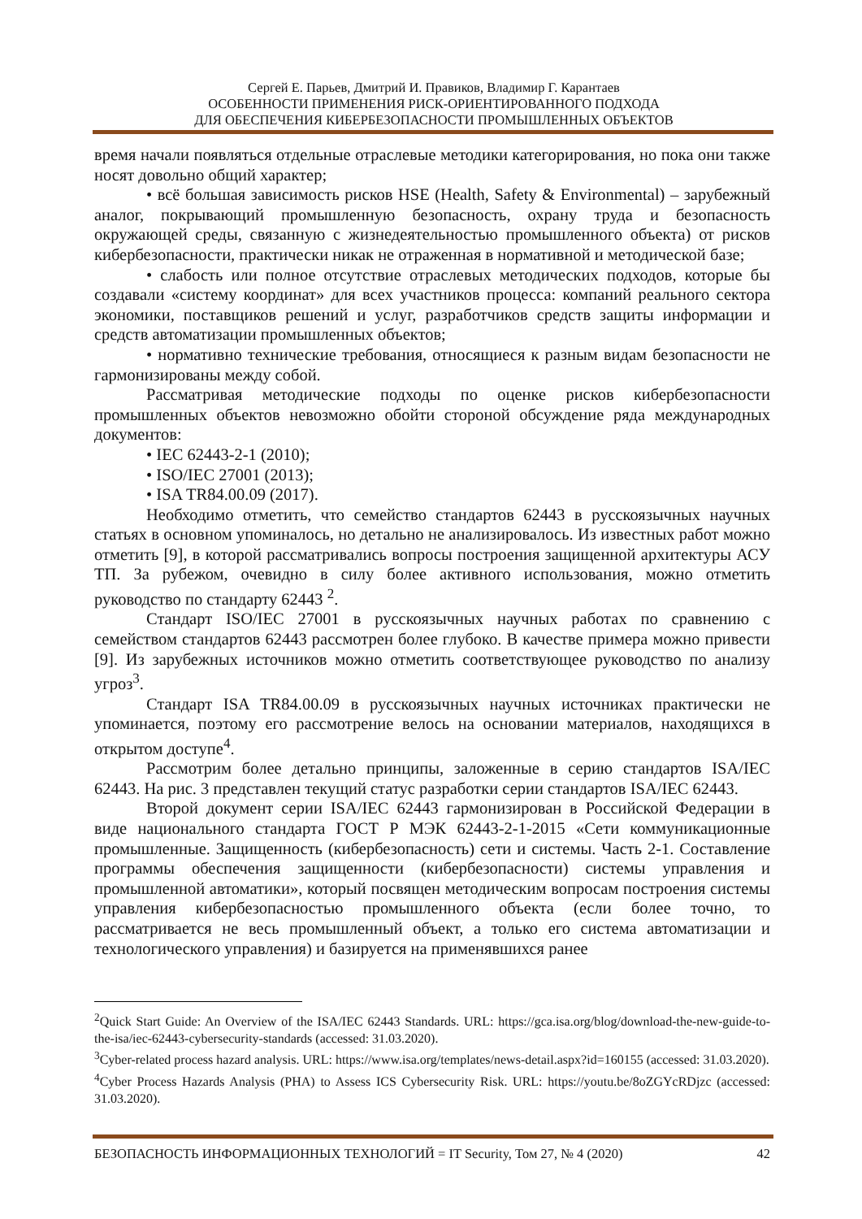Сергей Е. Парьев, Дмитрий И. Правиков, Владимир Г. Карантаев
ОСОБЕННОСТИ ПРИМЕНЕНИЯ РИСК-ОРИЕНТИРОВАННОГО ПОДХОДА
ДЛЯ ОБЕСПЕЧЕНИЯ КИБЕРБЕЗОПАСНОСТИ ПРОМЫШЛЕННЫХ ОБЪЕКТОВ
время начали появляться отдельные отраслевые методики категорирования, но пока они также носят довольно общий характер;
• всё большая зависимость рисков HSE (Health, Safety & Environmental) – зарубежный аналог, покрывающий промышленную безопасность, охрану труда и безопасность окружающей среды, связанную с жизнедеятельностью промышленного объекта) от рисков кибербезопасности, практически никак не отраженная в нормативной и методической базе;
• слабость или полное отсутствие отраслевых методических подходов, которые бы создавали «систему координат» для всех участников процесса: компаний реального сектора экономики, поставщиков решений и услуг, разработчиков средств защиты информации и средств автоматизации промышленных объектов;
• нормативно технические требования, относящиеся к разным видам безопасности не гармонизированы между собой.
Рассматривая методические подходы по оценке рисков кибербезопасности промышленных объектов невозможно обойти стороной обсуждение ряда международных документов:
• IEC 62443-2-1 (2010);
• ISO/IEC 27001 (2013);
• ISA TR84.00.09 (2017).
Необходимо отметить, что семейство стандартов 62443 в русскоязычных научных статьях в основном упоминалось, но детально не анализировалось. Из известных работ можно отметить [9], в которой рассматривались вопросы построения защищенной архитектуры АСУ ТП. За рубежом, очевидно в силу более активного использования, можно отметить руководство по стандарту 62443 <sup>2</sup>.
Стандарт ISO/IEC 27001 в русскоязычных научных работах по сравнению с семейством стандартов 62443 рассмотрен более глубоко. В качестве примера можно привести [9]. Из зарубежных источников можно отметить соответствующее руководство по анализу угроз<sup>3</sup>.
Стандарт ISA TR84.00.09 в русскоязычных научных источниках практически не упоминается, поэтому его рассмотрение велось на основании материалов, находящихся в открытом доступе<sup>4</sup>.
Рассмотрим более детально принципы, заложенные в серию стандартов ISA/IEC 62443. На рис. 3 представлен текущий статус разработки серии стандартов ISA/IEC 62443.
Второй документ серии ISA/IEC 62443 гармонизирован в Российской Федерации в виде национального стандарта ГОСТ Р МЭК 62443-2-1-2015 «Сети коммуникационные промышленные. Защищенность (кибербезопасность) сети и системы. Часть 2-1. Составление программы обеспечения защищенности (кибербезопасности) системы управления и промышленной автоматики», который посвящен методическим вопросам построения системы управления кибербезопасностью промышленного объекта (если более точно, то рассматривается не весь промышленный объект, а только его система автоматизации и технологического управления) и базируется на применявшихся ранее
<sup>2</sup> Quick Start Guide: An Overview of the ISA/IEC 62443 Standards. URL: https://gca.isa.org/blog/download-the-new-guide-to-the-isa/iec-62443-cybersecurity-standards (accessed: 31.03.2020).
<sup>3</sup> Cyber-related process hazard analysis. URL: https://www.isa.org/templates/news-detail.aspx?id=160155 (accessed: 31.03.2020).
<sup>4</sup> Cyber Process Hazards Analysis (PHA) to Assess ICS Cybersecurity Risk. URL: https://youtu.be/8oZGYcRDjzc (accessed: 31.03.2020).
БЕЗОПАСНОСТЬ ИНФОРМАЦИОННЫХ ТЕХНОЛОГИЙ = IT Security, Том 27, № 4 (2020) 42